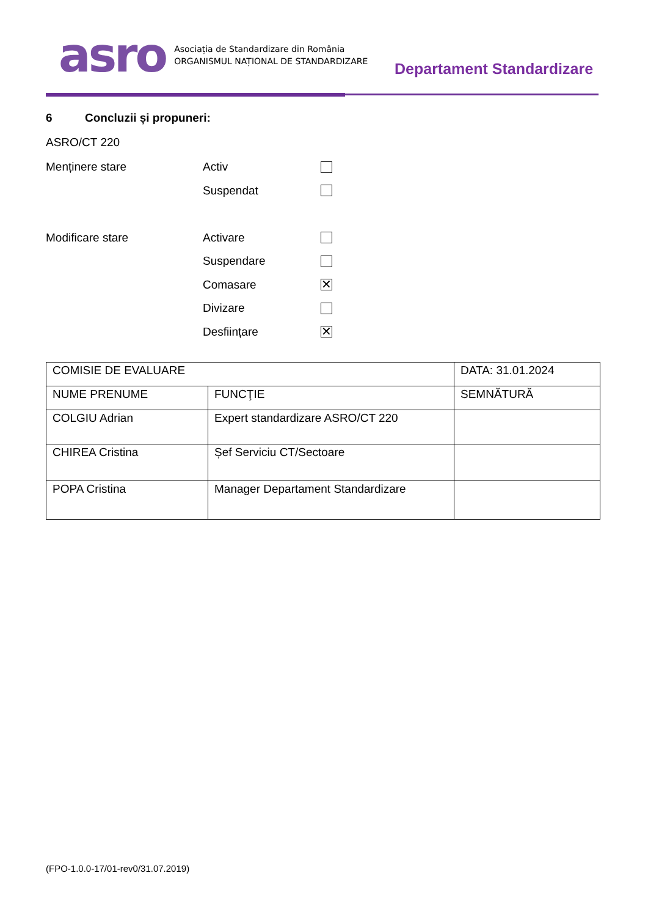asro
Asociația de Standardizare din România
ORGANISMUL NAȚIONAL DE STANDARDIZARE
Departament Standardizare
6 Concluzii și propuneri:
ASRO/CT 220
Menținere stare Activ
Suspendat
Modificare stare Activare
Suspendare
Comasare
✕
Divizare
Desființare
✕
| COMISIE DE EVALUARE | | DATA: 31.01.2024 |
| NUME PRENUME | FUNCŢIE | SEMNĂTURĂ |
| COLGIU Adrian | Expert standardizare ASRO/CT 220 | |
| CHIREA Cristina | Șef Serviciu CT/Sectoare | |
| POPA Cristina | Manager Departament Standardizare | |
(FPO-1.0.0-17/01-rev0/31.07.2019)